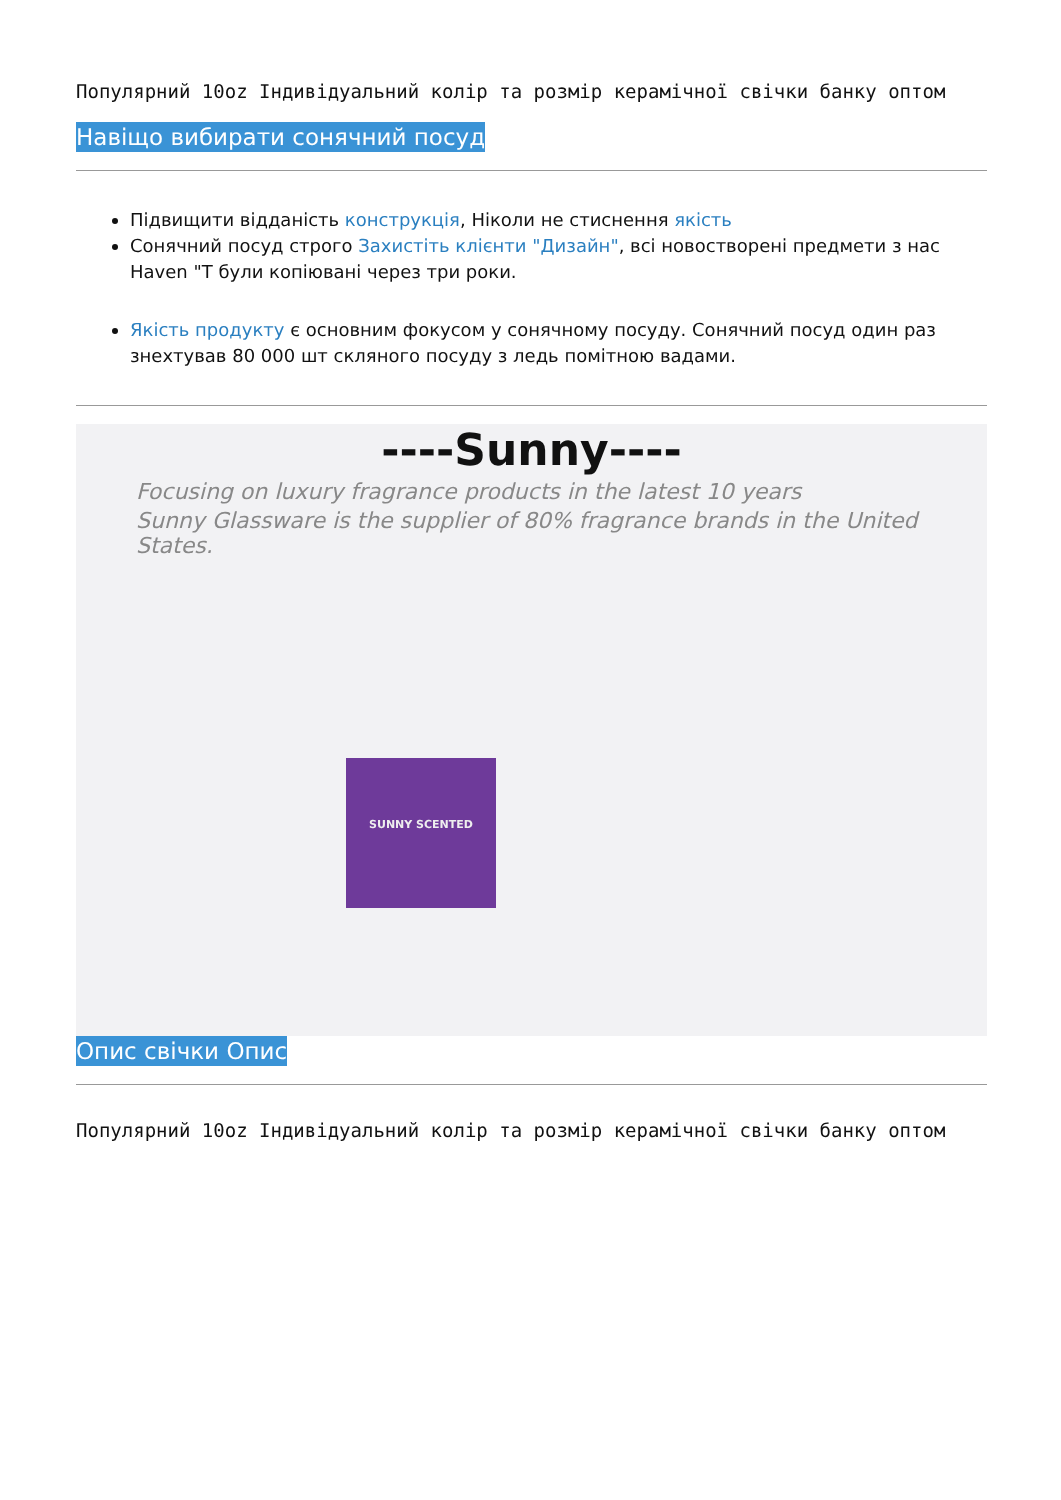Популярний 10oz Індивідуальний колір та розмір керамічної свічки банку оптом
Навіщо вибирати сонячний посуд
Підвищити відданість конструкція, Ніколи не стиснення якість
Сонячний посуд строго Захистіть клієнти "Дизайн", всі новостворені предмети з нас Haven "Т були копіювані через три роки.
Якість продукту є основним фокусом у сонячному посуду. Сонячний посуд один раз знехтував 80 000 шт скляного посуду з ледь помітною вадами.
----Sunny----
Focusing on luxury fragrance products in the latest 10 years
Sunny Glassware is the supplier of 80% fragrance brands in the United States.
SUNNY SCENTED
Опис свічки Опис
Популярний 10oz Індивідуальний колір та розмір керамічної свічки банку оптом